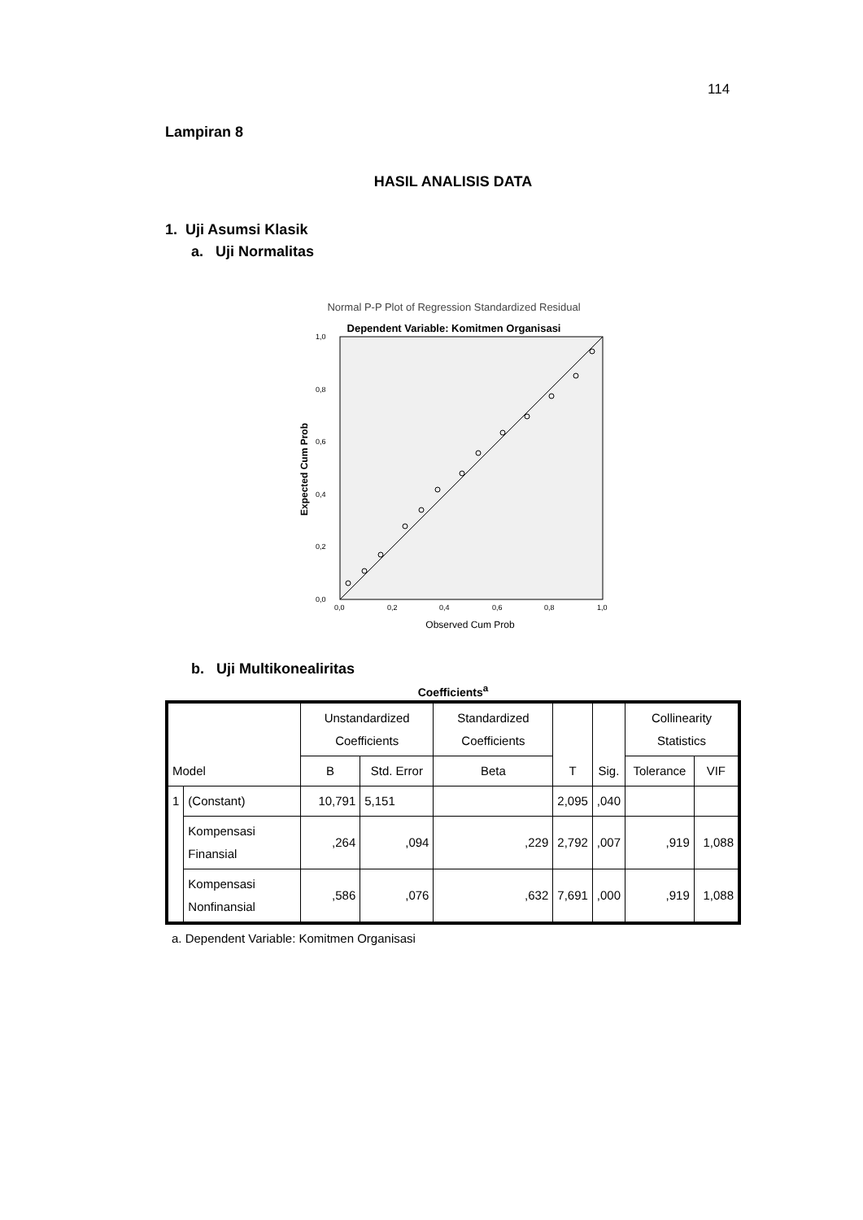114
Lampiran 8
HASIL ANALISIS DATA
1. Uji Asumsi Klasik
a. Uji Normalitas
Normal P-P Plot of Regression Standardized Residual
Dependent Variable: Komitmen Organisasi
0,0
0,2
0,4
0,6
0,8
1,0
0,0
0,2
0,4
0,6
0,8
1,0
Observed Cum Prob
Expected Cum Prob
b. Uji Multikonealiritas
Coefficients<sup>a</sup>
| Model | | Unstandardized Coefficients | | Standardized Coefficients | T | Sig. | Collinearity Statistics | |
| --- | --- | --- | --- | --- | --- | --- | --- | --- |
| | | B | Std. Error | Beta | | | Tolerance | VIF |
| 1 | (Constant) | 10,791 | 5,151 | | 2,095 | ,040 | | |
| | Kompensasi Finansial | ,264 | ,094 | ,229 | 2,792 | ,007 | ,919 | 1,088 |
| | Kompensasi Nonfinansial | ,586 | ,076 | ,632 | 7,691 | ,000 | ,919 | 1,088 |
a. Dependent Variable: Komitmen Organisasi